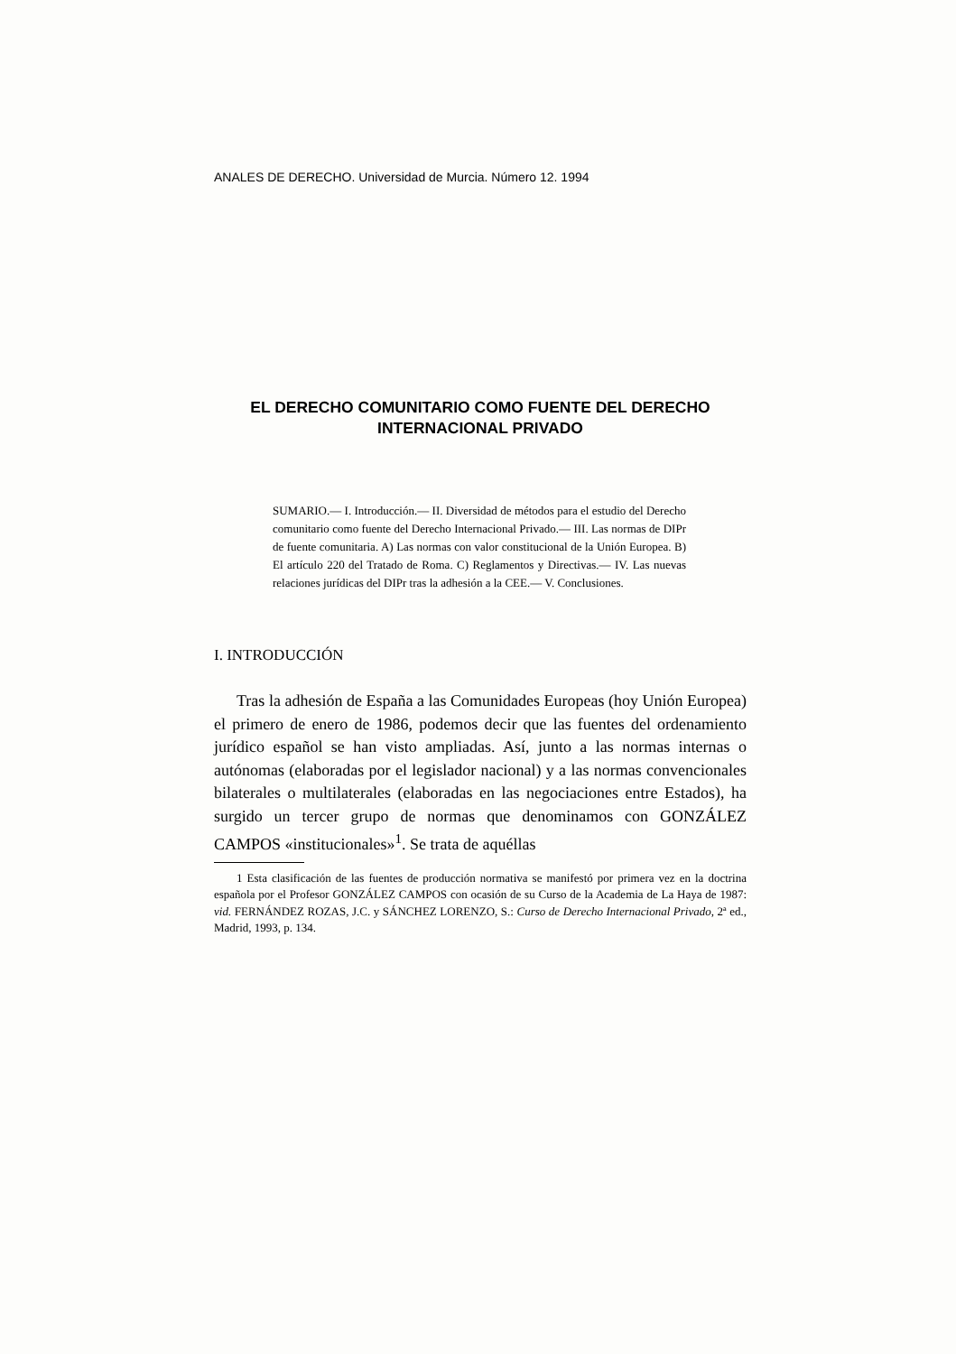ANALES DE DERECHO. Universidad de Murcia. Número 12. 1994
EL DERECHO COMUNITARIO COMO FUENTE DEL DERECHO INTERNACIONAL PRIVADO
SUMARIO.— I. Introducción.— II. Diversidad de métodos para el estudio del Derecho comunitario como fuente del Derecho Internacional Privado.— III. Las normas de DIPr de fuente comunitaria. A) Las normas con valor constitucional de la Unión Europea. B) El artículo 220 del Tratado de Roma. C) Reglamentos y Directivas.— IV. Las nuevas relaciones jurídicas del DIPr tras la adhesión a la CEE.— V. Conclusiones.
I. INTRODUCCIÓN
Tras la adhesión de España a las Comunidades Europeas (hoy Unión Europea) el primero de enero de 1986, podemos decir que las fuentes del ordenamiento jurídico español se han visto ampliadas. Así, junto a las normas internas o autónomas (elaboradas por el legislador nacional) y a las normas convencionales bilaterales o multilaterales (elaboradas en las negociaciones entre Estados), ha surgido un tercer grupo de normas que denominamos con GONZÁLEZ CAMPOS «institucionales»<sup>1</sup>. Se trata de aquéllas
1 Esta clasificación de las fuentes de producción normativa se manifestó por primera vez en la doctrina española por el Profesor GONZÁLEZ CAMPOS con ocasión de su Curso de la Academia de La Haya de 1987: vid. FERNÁNDEZ ROZAS, J.C. y SÁNCHEZ LORENZO, S.: Curso de Derecho Internacional Privado, 2ª ed., Madrid, 1993, p. 134.